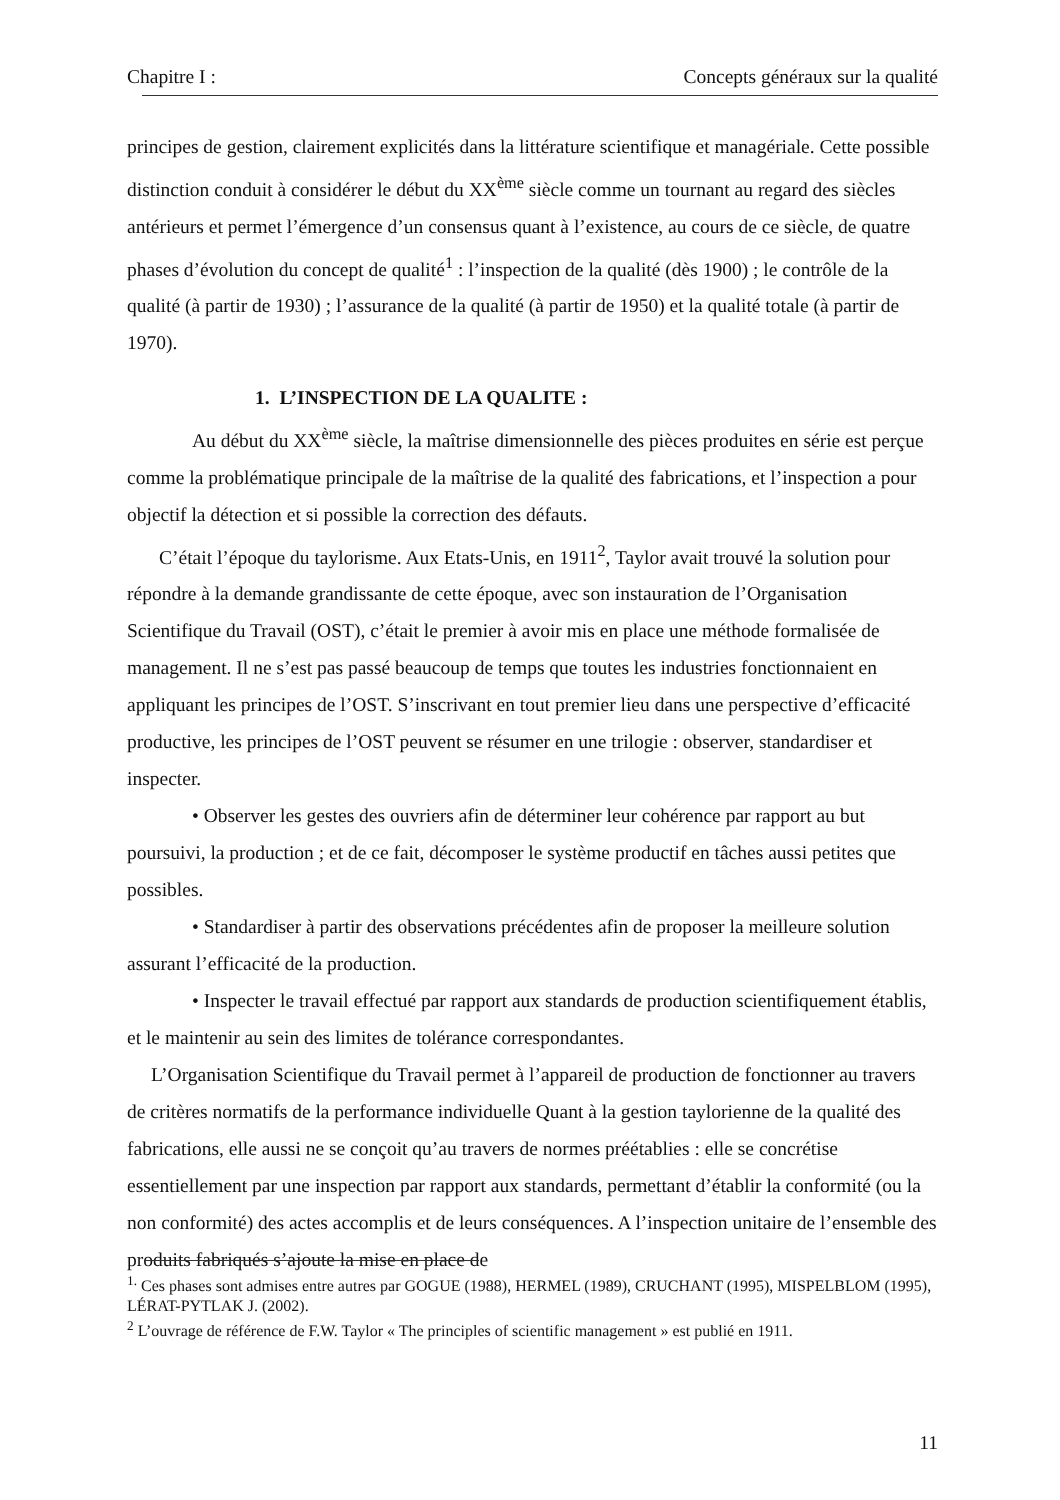Chapitre I : Concepts généraux sur la qualité
principes de gestion, clairement explicités dans la littérature scientifique et managériale. Cette possible distinction conduit à considérer le début du XX<sup>ème</sup> siècle comme un tournant au regard des siècles antérieurs et permet l’émergence d’un consensus quant à l’existence, au cours de ce siècle, de quatre phases d’évolution du concept de qualité<sup>1</sup> : l’inspection de la qualité (dès 1900) ; le contrôle de la qualité (à partir de 1930) ; l’assurance de la qualité (à partir de 1950) et la qualité totale (à partir de 1970).
1. L’INSPECTION DE LA QUALITE :
Au début du XX<sup>ème</sup> siècle, la maîtrise dimensionnelle des pièces produites en série est perçue comme la problématique principale de la maîtrise de la qualité des fabrications, et l’inspection a pour objectif la détection et si possible la correction des défauts.
C’était l’époque du taylorisme. Aux Etats-Unis, en 1911<sup>2</sup>, Taylor avait trouvé la solution pour répondre à la demande grandissante de cette époque, avec son instauration de l’Organisation Scientifique du Travail (OST), c’était le premier à avoir mis en place une méthode formalisée de management. Il ne s’est pas passé beaucoup de temps que toutes les industries fonctionnaient en appliquant les principes de l’OST. S’inscrivant en tout premier lieu dans une perspective d’efficacité productive, les principes de l’OST peuvent se résumer en une trilogie : observer, standardiser et inspecter.
• Observer les gestes des ouvriers afin de déterminer leur cohérence par rapport au but poursuivi, la production ; et de ce fait, décomposer le système productif en tâches aussi petites que possibles.
• Standardiser à partir des observations précédentes afin de proposer la meilleure solution assurant l’efficacité de la production.
• Inspecter le travail effectué par rapport aux standards de production scientifiquement établis, et le maintenir au sein des limites de tolérance correspondantes.
L’Organisation Scientifique du Travail permet à l’appareil de production de fonctionner au travers de critères normatifs de la performance individuelle Quant à la gestion taylorienne de la qualité des fabrications, elle aussi ne se conçoit qu’au travers de normes préétablies : elle se concrétise essentiellement par une inspection par rapport aux standards, permettant d’établir la conformité (ou la non conformité) des actes accomplis et de leurs conséquences. A l’inspection unitaire de l’ensemble des produits fabriqués s’ajoute la mise en place de
<sup>1.</sup> Ces phases sont admises entre autres par GOGUE (1988), HERMEL (1989), CRUCHANT (1995), MISPELBLOM (1995), LÉRAT-PYTLAK J. (2002).
<sup>2</sup> L’ouvrage de référence de F.W. Taylor « The principles of scientific management » est publié en 1911.
11